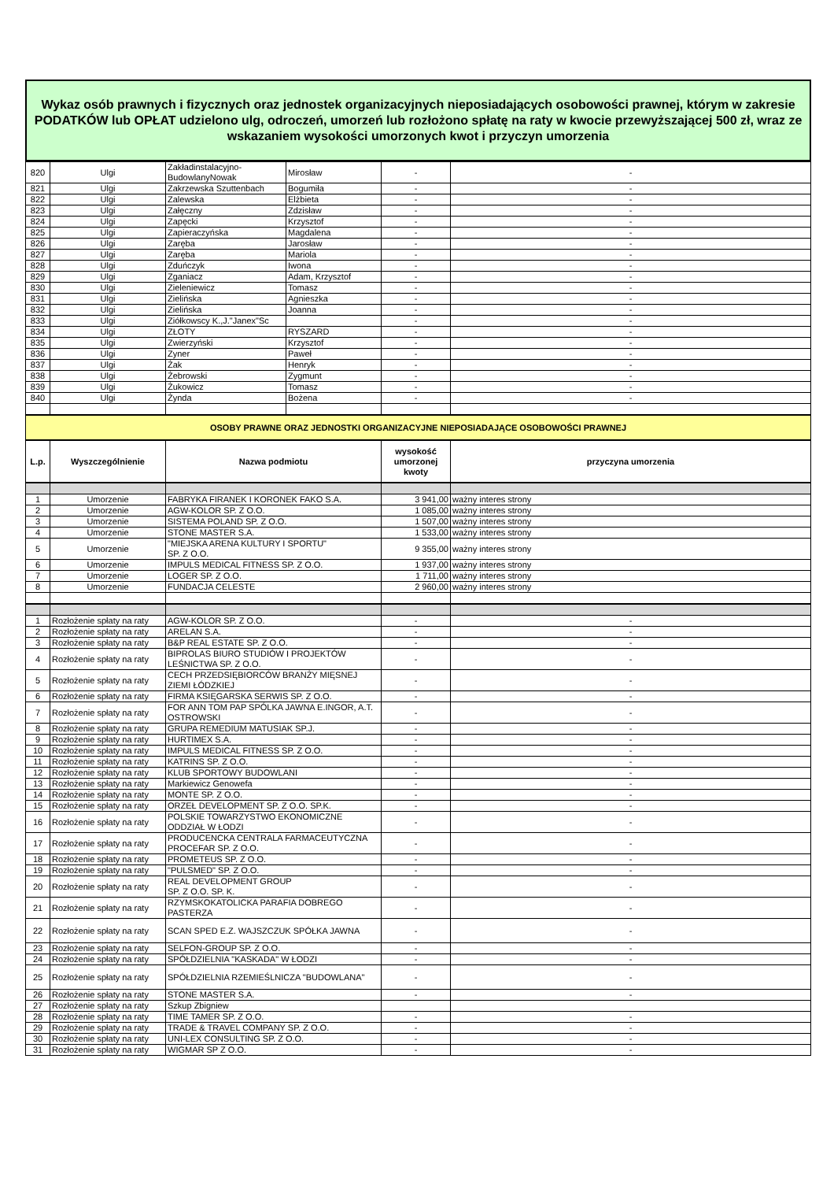Wykaz osób prawnych i fizycznych oraz jednostek organizacyjnych nieposiadających osobowości prawnej, którym w zakresie PODATKÓW lub OPŁAT udzielono ulg, odroczeń, umorzeń lub rozłożono spłatę na raty w kwocie przewyższającej 500 zł, wraz ze wskazaniem wysokości umorzonych kwot i przyczyn umorzenia
| 820 | Ulgi | Zakładinstalacyjno-BudowlanyNowak | Mirosław | - | - |
| 821 | Ulgi | Zakrzewska Szuttenbach | Bogumiła | - | - |
| 822 | Ulgi | Zalewska | Elżbieta | - | - |
| 823 | Ulgi | Załęczny | Zdzisław | - | - |
| 824 | Ulgi | Zapęcki | Krzysztof | - | - |
| 825 | Ulgi | Zapieraczyńska | Magdalena | - | - |
| 826 | Ulgi | Zaręba | Jarosław | - | - |
| 827 | Ulgi | Zaręba | Mariola | - | - |
| 828 | Ulgi | Zduńczyk | Iwona | - | - |
| 829 | Ulgi | Zganiacz | Adam, Krzysztof | - | - |
| 830 | Ulgi | Zieleniewicz | Tomasz | - | - |
| 831 | Ulgi | Zielińska | Agnieszka | - | - |
| 832 | Ulgi | Zielińska | Joanna | - | - |
| 833 | Ulgi | Ziółkowscy K.,J."Janex"Sc | | - | - |
| 834 | Ulgi | ZŁOTY | RYSZARD | - | - |
| 835 | Ulgi | Zwierzyński | Krzysztof | - | - |
| 836 | Ulgi | Zyner | Paweł | - | - |
| 837 | Ulgi | Żak | Henryk | - | - |
| 838 | Ulgi | Żebrowski | Zygmunt | - | - |
| 839 | Ulgi | Żukowicz | Tomasz | - | - |
| 840 | Ulgi | Żynda | Bożena | - | - |
| OSOBY PRAWNE ORAZ JEDNOSTKI ORGANIZACYJNE NIEPOSIADAJĄCE OSOBOWOŚCI PRAWNEJ | | | | | |
| L.p. | Wyszczególnienie | Nazwa podmiotu | | wysokość umorzonej kwoty | przyczyna umorzenia |
| 1 | Umorzenie | FABRYKA FIRANEK I KORONEK FAKO S.A. | | 3 941,00 | ważny interes strony |
| 2 | Umorzenie | AGW-KOLOR SP. Z O.O. | | 1 085,00 | ważny interes strony |
| 3 | Umorzenie | SISTEMA POLAND SP. Z O.O. | | 1 507,00 | ważny interes strony |
| 4 | Umorzenie | STONE MASTER S.A. | | 1 533,00 | ważny interes strony |
| 5 | Umorzenie | "MIEJSKA ARENA KULTURY I SPORTU" SP. Z O.O. | | 9 355,00 | ważny interes strony |
| 6 | Umorzenie | IMPULS MEDICAL FITNESS SP. Z O.O. | | 1 937,00 | ważny interes strony |
| 7 | Umorzenie | LOGER SP. Z O.O. | | 1 711,00 | ważny interes strony |
| 8 | Umorzenie | FUNDACJA CELESTE | | 2 960,00 | ważny interes strony |
| 1 | Rozłożenie spłaty na raty | AGW-KOLOR SP. Z O.O. | | - | - |
| 2 | Rozłożenie spłaty na raty | ARELAN S.A. | | - | - |
| 3 | Rozłożenie spłaty na raty | B&P REAL ESTATE SP. Z O.O. | | - | - |
| 4 | Rozłożenie spłaty na raty | BIPROLAS BIURO STUDIÓW I PROJEKTÓW LEŚNICTWA SP. Z O.O. | | - | - |
| 5 | Rozłożenie spłaty na raty | CECH PRZEDSIĘBIORCÓW BRANŻY MIĘSNEJ ZIEMI ŁÓDZKIEJ | | - | - |
| 6 | Rozłożenie spłaty na raty | FIRMA KSIĘGARSKA SERWIS SP. Z O.O. | | - | - |
| 7 | Rozłożenie spłaty na raty | FOR ANN TOM PAP SPÓLKA JAWNA E.INGOR, A.T. OSTROWSKI | | - | - |
| 8 | Rozłożenie spłaty na raty | GRUPA REMEDIUM MATUSIAK SP.J. | | - | - |
| 9 | Rozłożenie spłaty na raty | HURTIMEX S.A. | | - | - |
| 10 | Rozłożenie spłaty na raty | IMPULS MEDICAL FITNESS SP. Z O.O. | | - | - |
| 11 | Rozłożenie spłaty na raty | KATRINS SP. Z O.O. | | - | - |
| 12 | Rozłożenie spłaty na raty | KLUB SPORTOWY BUDOWLANI | | - | - |
| 13 | Rozłożenie spłaty na raty | Markiewicz Genowefa | | - | - |
| 14 | Rozłożenie spłaty na raty | MONTE SP. Z O.O. | | - | - |
| 15 | Rozłożenie spłaty na raty | ORZEŁ DEVELOPMENT SP. Z O.O. SP.K. | | - | - |
| 16 | Rozłożenie spłaty na raty | POLSKIE TOWARZYSTWO EKONOMICZNE ODDZIAŁ W ŁODZI | | - | - |
| 17 | Rozłożenie spłaty na raty | PRODUCENCKA CENTRALA FARMACEUTYCZNA PROCEFAR SP. Z O.O. | | - | - |
| 18 | Rozłożenie spłaty na raty | PROMETEUS SP. Z O.O. | | - | - |
| 19 | Rozłożenie spłaty na raty | "PULSMED" SP. Z O.O. | | - | - |
| 20 | Rozłożenie spłaty na raty | REAL DEVELOPMENT GROUP SP. Z O.O. SP. K. | | - | - |
| 21 | Rozłożenie spłaty na raty | RZYMSKOKATOLICKA PARAFIA DOBREGO PASTERZA | | - | - |
| 22 | Rozłożenie spłaty na raty | SCAN SPED E.Z. WAJSZCZUK SPÓŁKA JAWNA | | - | - |
| 23 | Rozłożenie spłaty na raty | SELFON-GROUP SP. Z O.O. | | - | - |
| 24 | Rozłożenie spłaty na raty | SPÓŁDZIELNIA "KASKADA" W ŁODZI | | - | - |
| 25 | Rozłożenie spłaty na raty | SPÓŁDZIELNIA RZEMIEŚLNICZA "BUDOWLANA" | | - | - |
| 26 | Rozłożenie spłaty na raty | STONE MASTER S.A. | | - | - |
| 27 | Rozłożenie spłaty na raty | Szkup Zbigniew | | | |
| 28 | Rozłożenie spłaty na raty | TIME TAMER SP. Z O.O. | | - | - |
| 29 | Rozłożenie spłaty na raty | TRADE & TRAVEL COMPANY SP. Z O.O. | | - | - |
| 30 | Rozłożenie spłaty na raty | UNI-LEX CONSULTING SP. Z O.O. | | - | - |
| 31 | Rozłożenie spłaty na raty | WIGMAR SP Z O.O. | | - | - |